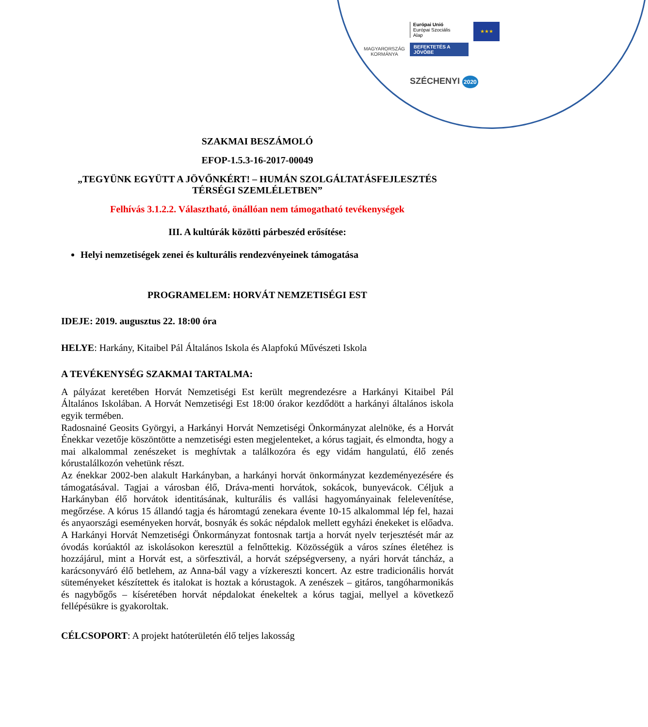MAGYARORSZÁG
KORMÁNYA
Európai Unió
Európai Szociális
Alap
BEFEKTETÉS A JÖVŐBE
★★★
SZÉCHENYI 2020
SZAKMAI BESZÁMOLÓ
EFOP-1.5.3-16-2017-00049
„TEGYÜNK EGYÜTT A JÖVŐNKÉRT! – HUMÁN SZOLGÁLTATÁSFEJLESZTÉS TÉRSÉGI SZEMLÉLETBEN”
Felhívás 3.1.2.2. Választható, önállóan nem támogatható tevékenységek
III. A kultúrák közötti párbeszéd erősítése:
Helyi nemzetiségek zenei és kulturális rendezvényeinek támogatása
PROGRAMELEM: HORVÁT NEMZETISÉGI EST
IDEJE: 2019. augusztus 22. 18:00 óra
HELYE: Harkány, Kitaibel Pál Általános Iskola és Alapfokú Művészeti Iskola
A TEVÉKENYSÉG SZAKMAI TARTALMA:
A pályázat keretében Horvát Nemzetiségi Est került megrendezésre a Harkányi Kitaibel Pál Általános Iskolában. A Horvát Nemzetiségi Est 18:00 órakor kezdődött a harkányi általános iskola egyik termében.
Radosnainé Geosits Györgyi, a Harkányi Horvát Nemzetiségi Önkormányzat alelnöke, és a Horvát Énekkar vezetője köszöntötte a nemzetiségi esten megjelenteket, a kórus tagjait, és elmondta, hogy a mai alkalommal zenészeket is meghívtak a találkozóra és egy vidám hangulatú, élő zenés kórustalálkozón vehetünk részt.
Az énekkar 2002-ben alakult Harkányban, a harkányi horvát önkormányzat kezdeményezésére és támogatásával. Tagjai a városban élő, Dráva-menti horvátok, sokácok, bunyevácok. Céljuk a Harkányban élő horvátok identitásának, kulturális és vallási hagyományainak felelevenítése, megőrzése. A kórus 15 állandó tagja és háromtagú zenekara évente 10-15 alkalommal lép fel, hazai és anyaországi eseményeken horvát, bosnyák és sokác népdalok mellett egyházi énekeket is előadva. A Harkányi Horvát Nemzetiségi Önkormányzat fontosnak tartja a horvát nyelv terjesztését már az óvodás korúaktól az iskolásokon keresztül a felnőttekig. Közösségük a város színes életéhez is hozzájárul, mint a Horvát est, a sörfesztivál, a horvát szépségverseny, a nyári horvát táncház, a karácsonyváró élő betlehem, az Anna-bál vagy a vízkereszti koncert. Az estre tradicionális horvát süteményeket készítettek és italokat is hoztak a kórustagok. A zenészek – gitáros, tangóharmonikás és nagybőgős – kíséretében horvát népdalokat énekeltek a kórus tagjai, mellyel a következő fellépésükre is gyakoroltak.
CÉLCSOPORT: A projekt hatóterületén élő teljes lakosság